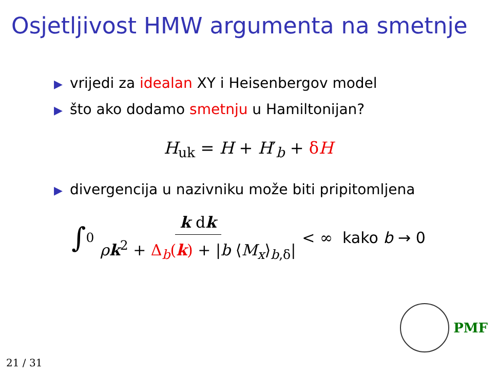Osjetljivost HMW argumenta na smetnje
▶ vrijedi za idealan XY i Heisenbergov model
▶ što ako dodamo smetnju u Hamiltonijan?
H<sub>uk</sub> = H + H′<sub>b</sub> + δH
▶ divergencija u nazivniku može biti pripitomljena
∫<sub>0</sub> k dk ρk<sup>2</sup> + Δ<sub>b</sub>(k) + |b ⟨M<sub>x</sub>⟩<sub>b,δ</sub>| < ∞ kako b → 0
PMF
21 / 31